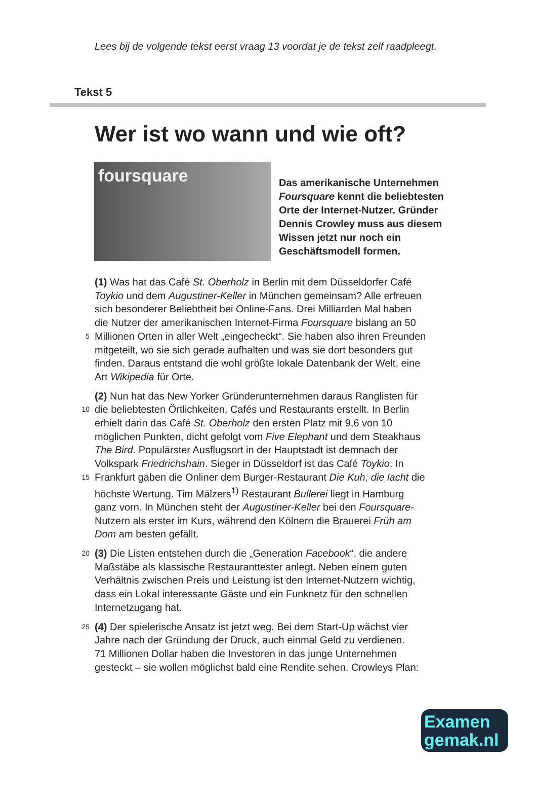Lees bij de volgende tekst eerst vraag 13 voordat je de tekst zelf raadpleegt.
Tekst 5
Wer ist wo wann und wie oft?
foursquare
Das amerikanische Unternehmen
Foursquare kennt die beliebtesten
Orte der Internet-Nutzer. Gründer
Dennis Crowley muss aus diesem
Wissen jetzt nur noch ein
Geschäftsmodell formen.
(1) Was hat das Café St. Oberholz in Berlin mit dem Düsseldorfer Café
Toykio und dem Augustiner-Keller in München gemeinsam? Alle erfreuen
sich besonderer Beliebtheit bei Online-Fans. Drei Milliarden Mal haben
die Nutzer der amerikanischen Internet-Firma Foursquare bislang an 50
5 Millionen Orten in aller Welt „eingecheckt“. Sie haben also ihren Freunden
mitgeteilt, wo sie sich gerade aufhalten und was sie dort besonders gut
finden. Daraus entstand die wohl größte lokale Datenbank der Welt, eine
Art Wikipedia für Orte.
(2) Nun hat das New Yorker Gründerunternehmen daraus Ranglisten für
10 die beliebtesten Örtlichkeiten, Cafés und Restaurants erstellt. In Berlin
erhielt darin das Café St. Oberholz den ersten Platz mit 9,6 von 10
möglichen Punkten, dicht gefolgt vom Five Elephant und dem Steakhaus
The Bird. Populärster Ausflugsort in der Hauptstadt ist demnach der
Volkspark Friedrichshain. Sieger in Düsseldorf ist das Café Toykio. In
15 Frankfurt gaben die Onliner dem Burger-Restaurant Die Kuh, die lacht die
höchste Wertung. Tim Mälzers<sup>1)</sup> Restaurant Bullerei liegt in Hamburg
ganz vorn. In München steht der Augustiner-Keller bei den Foursquare-
Nutzern als erster im Kurs, während den Kölnern die Brauerei Früh am
Dom am besten gefällt.
20 (3) Die Listen entstehen durch die „Generation Facebook“, die andere
Maßstäbe als klassische Restauranttester anlegt. Neben einem guten
Verhältnis zwischen Preis und Leistung ist den Internet-Nutzern wichtig,
dass ein Lokal interessante Gäste und ein Funknetz für den schnellen
Internetzugang hat.
25 (4) Der spielerische Ansatz ist jetzt weg. Bei dem Start-Up wächst vier
Jahre nach der Gründung der Druck, auch einmal Geld zu verdienen.
71 Millionen Dollar haben die Investoren in das junge Unternehmen
gesteckt – sie wollen möglichst bald eine Rendite sehen. Crowleys Plan:
Examen
gemak.nl